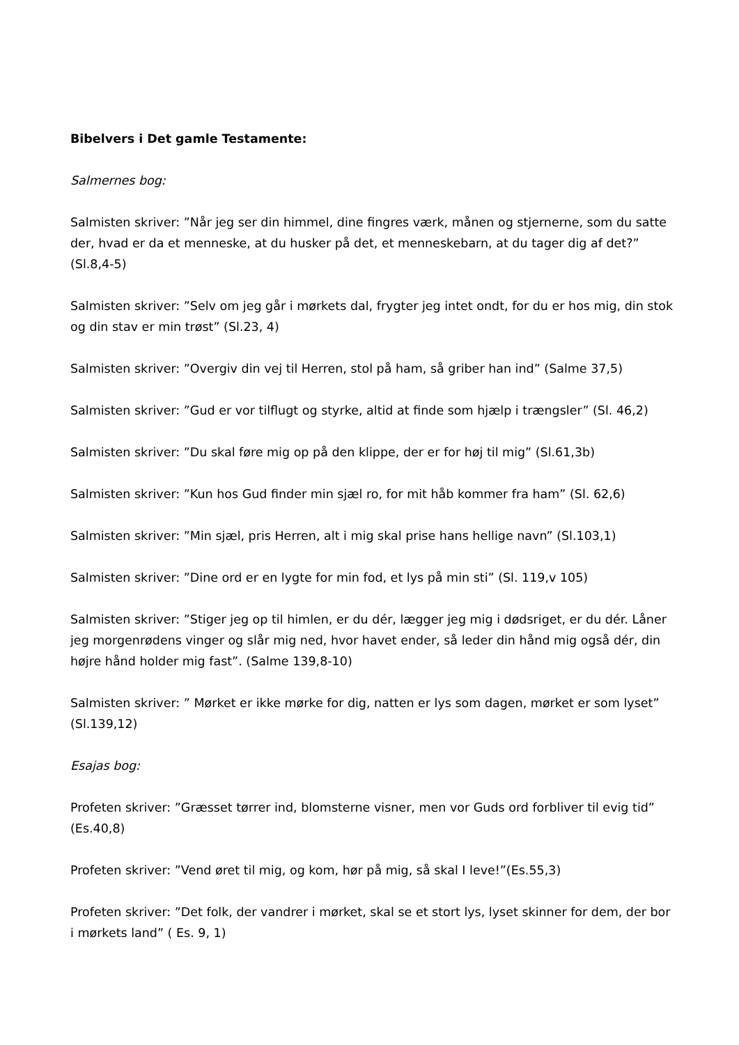Bibelvers i Det gamle Testamente:
Salmernes bog:
Salmisten skriver: ”Når jeg ser din himmel, dine fingres værk, månen og stjernerne, som du satte der, hvad er da et menneske, at du husker på det, et menneskebarn, at du tager dig af det?” (Sl.8,4-5)
Salmisten skriver: ”Selv om jeg går i mørkets dal, frygter jeg intet ondt, for du er hos mig, din stok og din stav er min trøst” (Sl.23, 4)
Salmisten skriver: ”Overgiv din vej til Herren, stol på ham, så griber han ind” (Salme 37,5)
Salmisten skriver: ”Gud er vor tilflugt og styrke, altid at finde som hjælp i trængsler” (Sl. 46,2)
Salmisten skriver: ”Du skal føre mig op på den klippe, der er for høj til mig” (Sl.61,3b)
Salmisten skriver: ”Kun hos Gud finder min sjæl ro, for mit håb kommer fra ham” (Sl. 62,6)
Salmisten skriver: ”Min sjæl, pris Herren, alt i mig skal prise hans hellige navn” (Sl.103,1)
Salmisten skriver: ”Dine ord er en lygte for min fod, et lys på min sti” (Sl. 119,v 105)
Salmisten skriver: ”Stiger jeg op til himlen, er du dér, lægger jeg mig i dødsriget, er du dér. Låner jeg morgenrødens vinger og slår mig ned, hvor havet ender, så leder din hånd mig også dér, din højre hånd holder mig fast”. (Salme 139,8-10)
Salmisten skriver: ” Mørket er ikke mørke for dig, natten er lys som dagen, mørket er som lyset” (Sl.139,12)
Esajas bog:
Profeten skriver: ”Græsset tørrer ind, blomsterne visner, men vor Guds ord forbliver til evig tid” (Es.40,8)
Profeten skriver: ”Vend øret til mig, og kom, hør på mig, så skal I leve!”(Es.55,3)
Profeten skriver: ”Det folk, der vandrer i mørket, skal se et stort lys, lyset skinner for dem, der bor i mørkets land” ( Es. 9, 1)